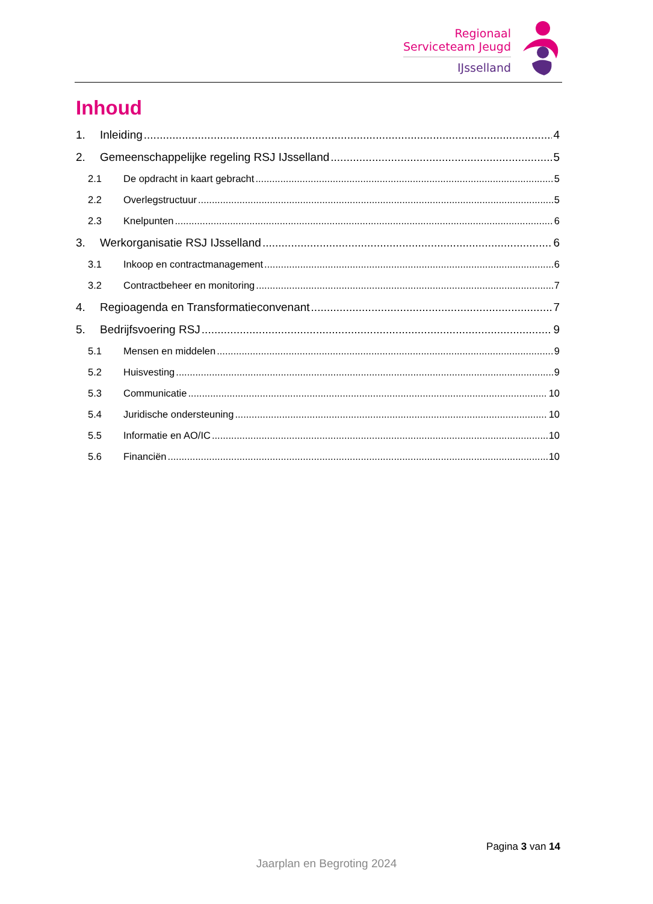Regionaal
Serviceteam Jeugd
IJsselland
Inhoud
1. Inleiding 4
2. Gemeenschappelijke regeling RSJ IJsselland 5
2.1 De opdracht in kaart gebracht 5
2.2 Overlegstructuur 5
2.3 Knelpunten 6
3. Werkorganisatie RSJ IJsselland 6
3.1 Inkoop en contractmanagement 6
3.2 Contractbeheer en monitoring 7
4. Regioagenda en Transformatieconvenant 7
5. Bedrijfsvoering RSJ 9
5.1 Mensen en middelen 9
5.2 Huisvesting 9
5.3 Communicatie 10
5.4 Juridische ondersteuning 10
5.5 Informatie en AO/IC 10
5.6 Financiën 10
Pagina 3 van 14
Jaarplan en Begroting 2024